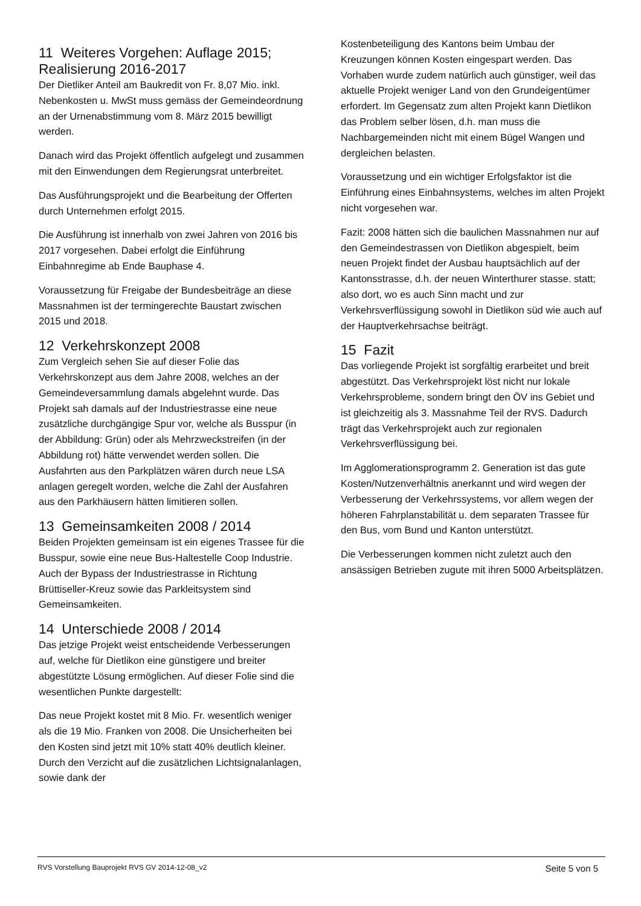11 Weiteres Vorgehen: Auflage 2015; Realisierung 2016-2017
Der Dietliker Anteil am Baukredit von Fr. 8,07 Mio. inkl. Nebenkosten u. MwSt muss gemäss der Gemeindeordnung an der Urnenabstimmung vom 8. März 2015 bewilligt werden.
Danach wird das Projekt öffentlich aufgelegt und zusammen mit den Einwendungen dem Regierungsrat unterbreitet.
Das Ausführungsprojekt und die Bearbeitung der Offerten durch Unternehmen erfolgt 2015.
Die Ausführung ist innerhalb von zwei Jahren von 2016 bis 2017 vorgesehen. Dabei erfolgt die Einführung Einbahnregime ab Ende Bauphase 4.
Voraussetzung für Freigabe der Bundesbeiträge an diese Massnahmen ist der termingerechte Baustart zwischen 2015 und 2018.
12 Verkehrskonzept 2008
Zum Vergleich sehen Sie auf dieser Folie das Verkehrskonzept aus dem Jahre 2008, welches an der Gemeindeversammlung damals abgelehnt wurde. Das Projekt sah damals auf der Industriestrasse eine neue zusätzliche durchgängige Spur vor, welche als Busspur (in der Abbildung: Grün) oder als Mehrzweckstreifen (in der Abbildung rot) hätte verwendet werden sollen. Die Ausfahrten aus den Parkplätzen wären durch neue LSA anlagen geregelt worden, welche die Zahl der Ausfahren aus den Parkhäusern hätten limitieren sollen.
13 Gemeinsamkeiten 2008 / 2014
Beiden Projekten gemeinsam ist ein eigenes Trassee für die Busspur, sowie eine neue Bus-Haltestelle Coop Industrie. Auch der Bypass der Industriestrasse in Richtung Brüttiseller-Kreuz sowie das Parkleitsystem sind Gemeinsamkeiten.
14 Unterschiede 2008 / 2014
Das jetzige Projekt weist entscheidende Verbesserungen auf, welche für Dietlikon eine günstigere und breiter abgestützte Lösung ermöglichen. Auf dieser Folie sind die wesentlichen Punkte dargestellt:
Das neue Projekt kostet mit 8 Mio. Fr. wesentlich weniger als die 19 Mio. Franken von 2008. Die Unsicherheiten bei den Kosten sind jetzt mit 10% statt 40% deutlich kleiner. Durch den Verzicht auf die zusätzlichen Lichtsignalanlagen, sowie dank der
Kostenbeteiligung des Kantons beim Umbau der Kreuzungen können Kosten eingespart werden. Das Vorhaben wurde zudem natürlich auch günstiger, weil das aktuelle Projekt weniger Land von den Grundeigentümer erfordert. Im Gegensatz zum alten Projekt kann Dietlikon das Problem selber lösen, d.h. man muss die Nachbargemeinden nicht mit einem Bügel Wangen und dergleichen belasten.
Voraussetzung und ein wichtiger Erfolgsfaktor ist die Einführung eines Einbahnsystems, welches im alten Projekt nicht vorgesehen war.
Fazit: 2008 hätten sich die baulichen Massnahmen nur auf den Gemeindestrassen von Dietlikon abgespielt, beim neuen Projekt findet der Ausbau hauptsächlich auf der Kantonsstrasse, d.h. der neuen Winterthurer stasse. statt; also dort, wo es auch Sinn macht und zur Verkehrsverflüssigung sowohl in Dietlikon süd wie auch auf der Hauptverkehrsachse beiträgt.
15 Fazit
Das vorliegende Projekt ist sorgfältig erarbeitet und breit abgestützt. Das Verkehrsprojekt löst nicht nur lokale Verkehrsprobleme, sondern bringt den ÖV ins Gebiet und ist gleichzeitig als 3. Massnahme Teil der RVS. Dadurch trägt das Verkehrsprojekt auch zur regionalen Verkehrsverflüssigung bei.
Im Agglomerationsprogramm 2. Generation ist das gute Kosten/Nutzenverhältnis anerkannt und wird wegen der Verbesserung der Verkehrssystems, vor allem wegen der höheren Fahrplanstabilität u. dem separaten Trassee für den Bus, vom Bund und Kanton unterstützt.
Die Verbesserungen kommen nicht zuletzt auch den ansässigen Betrieben zugute mit ihren 5000 Arbeitsplätzen.
RVS Vorstellung Bauprojekt RVS GV 2014-12-08_v2 Seite 5 von 5